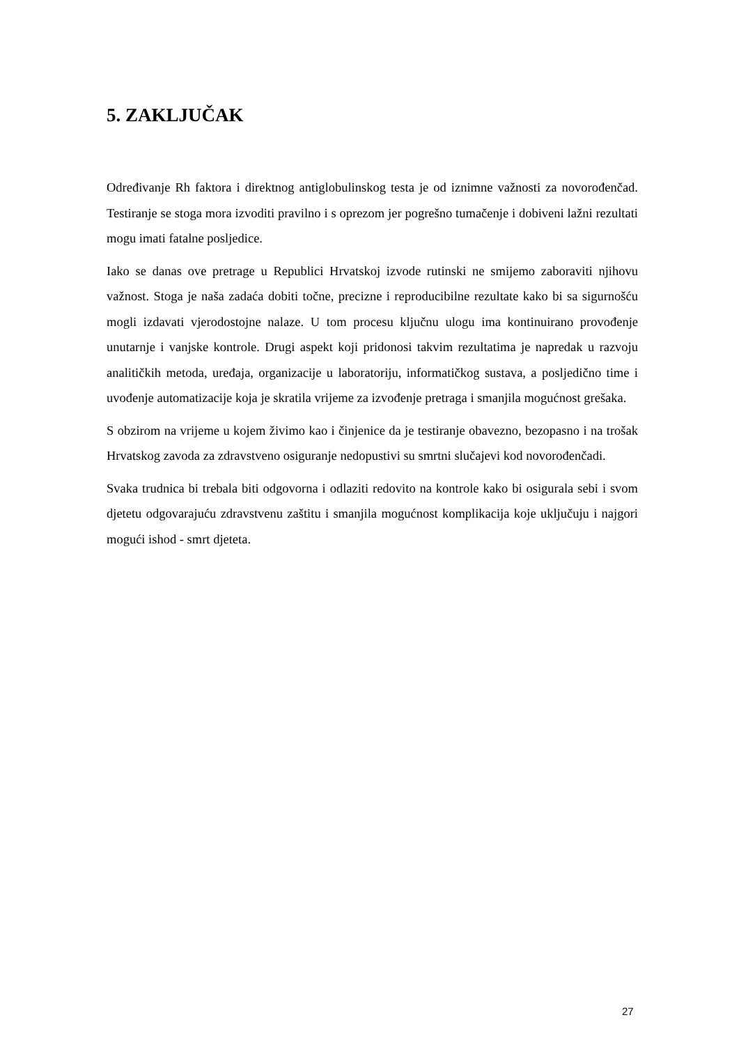5. ZAKLJUČAK
Određivanje Rh faktora i direktnog antiglobulinskog testa je od iznimne važnosti za novorođenčad. Testiranje se stoga mora izvoditi pravilno i s oprezom jer pogrešno tumačenje i dobiveni lažni rezultati mogu imati fatalne posljedice.
Iako se danas ove pretrage u Republici Hrvatskoj izvode rutinski ne smijemo zaboraviti njihovu važnost. Stoga je naša zadaća dobiti točne, precizne i reproducibilne rezultate kako bi sa sigurnošću mogli izdavati vjerodostojne nalaze. U tom procesu ključnu ulogu ima kontinuirano provođenje unutarnje i vanjske kontrole. Drugi aspekt koji pridonosi takvim rezultatima je napredak u razvoju analitičkih metoda, uređaja, organizacije u laboratoriju, informatičkog sustava, a posljedično time i uvođenje automatizacije koja je skratila vrijeme za izvođenje pretraga i smanjila mogućnost grešaka.
S obzirom na vrijeme u kojem živimo kao i činjenice da je testiranje obavezno, bezopasno i na trošak Hrvatskog zavoda za zdravstveno osiguranje nedopustivi su smrtni slučajevi kod novorođenčadi.
Svaka trudnica bi trebala biti odgovorna i odlaziti redovito na kontrole kako bi osigurala sebi i svom djetetu odgovarajuću zdravstvenu zaštitu i smanjila mogućnost komplikacija koje uključuju i najgori mogući ishod - smrt djeteta.
27